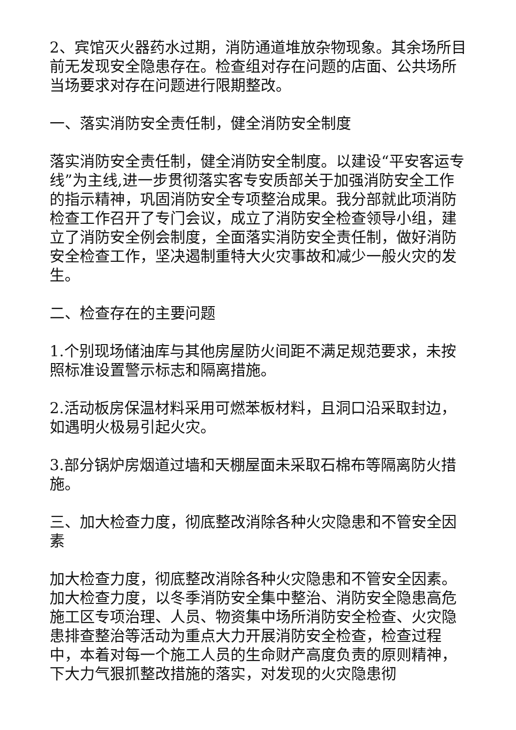2、宾馆灭火器药水过期，消防通道堆放杂物现象。其余场所目前无发现安全隐患存在。检查组对存在问题的店面、公共场所当场要求对存在问题进行限期整改。
一、落实消防安全责任制，健全消防安全制度
落实消防安全责任制，健全消防安全制度。以建设“平安客运专线”为主线,进一步贯彻落实客专安质部关于加强消防安全工作的指示精神，巩固消防安全专项整治成果。我分部就此项消防检查工作召开了专门会议，成立了消防安全检查领导小组，建立了消防安全例会制度，全面落实消防安全责任制，做好消防安全检查工作，坚决遏制重特大火灾事故和减少一般火灾的发生。
二、检查存在的主要问题
1.个别现场储油库与其他房屋防火间距不满足规范要求，未按照标准设置警示标志和隔离措施。
2.活动板房保温材料采用可燃苯板材料，且洞口沿采取封边，如遇明火极易引起火灾。
3.部分锅炉房烟道过墙和天棚屋面未采取石棉布等隔离防火措施。
三、加大检查力度，彻底整改消除各种火灾隐患和不管安全因素
加大检查力度，彻底整改消除各种火灾隐患和不管安全因素。加大检查力度，以冬季消防安全集中整治、消防安全隐患高危施工区专项治理、人员、物资集中场所消防安全检查、火灾隐患排查整治等活动为重点大力开展消防安全检查，检查过程中，本着对每一个施工人员的生命财产高度负责的原则精神，下大力气狠抓整改措施的落实，对发现的火灾隐患彻